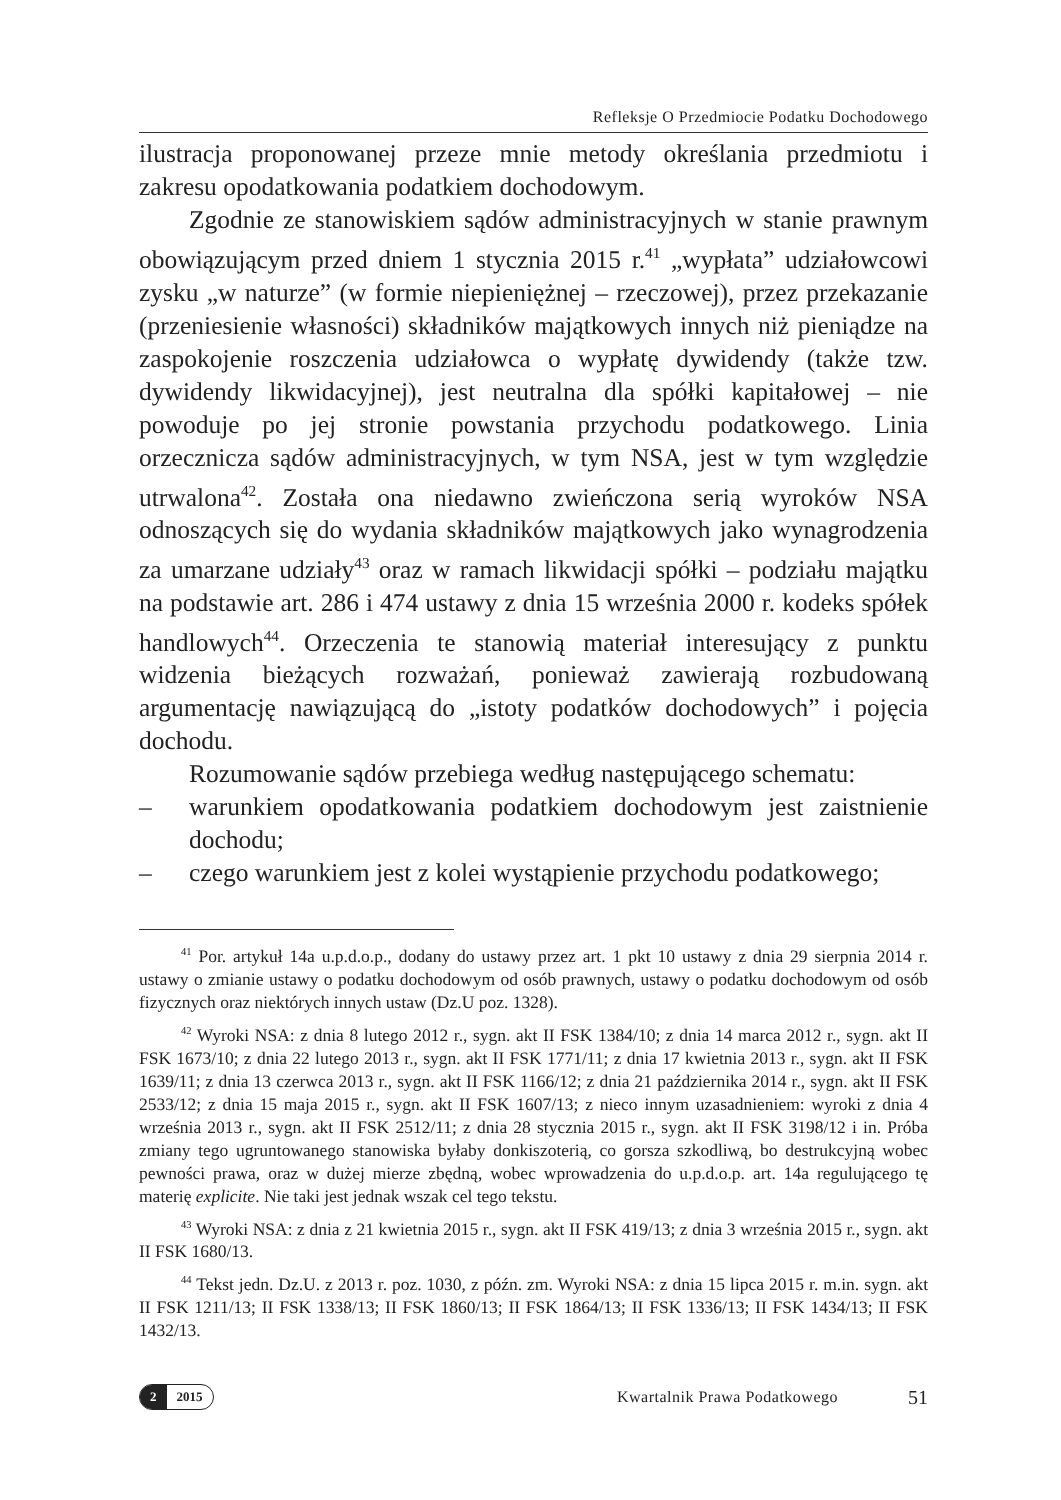Refleksje O Przedmiocie Podatku Dochodowego
ilustracja proponowanej przeze mnie metody określania przedmiotu i zakresu opodatkowania podatkiem dochodowym.
Zgodnie ze stanowiskiem sądów administracyjnych w stanie prawnym obowiązującym przed dniem 1 stycznia 2015 r.<sup>41</sup> „wypłata” udziałowcowi zysku „w naturze” (w formie niepieniężnej – rzeczowej), przez przekazanie (przeniesienie własności) składników majątkowych innych niż pieniądze na zaspokojenie roszczenia udziałowca o wypłatę dywidendy (także tzw. dywidendy likwidacyjnej), jest neutralna dla spółki kapitałowej – nie powoduje po jej stronie powstania przychodu podatkowego. Linia orzecznicza sądów administracyjnych, w tym NSA, jest w tym względzie utrwalona<sup>42</sup>. Została ona niedawno zwieńczona serią wyroków NSA odnoszących się do wydania składników majątkowych jako wynagrodzenia za umarzane udziały<sup>43</sup> oraz w ramach likwidacji spółki – podziału majątku na podstawie art. 286 i 474 ustawy z dnia 15 września 2000 r. kodeks spółek handlowych<sup>44</sup>. Orzeczenia te stanowią materiał interesujący z punktu widzenia bieżących rozważań, ponieważ zawierają rozbudowaną argumentację nawiązującą do „istoty podatków dochodowych” i pojęcia dochodu.
Rozumowanie sądów przebiega według następującego schematu:
– warunkiem opodatkowania podatkiem dochodowym jest zaistnienie dochodu;
– czego warunkiem jest z kolei wystąpienie przychodu podatkowego;
<sup>41</sup> Por. artykuł 14a u.p.d.o.p., dodany do ustawy przez art. 1 pkt 10 ustawy z dnia 29 sierpnia 2014 r. ustawy o zmianie ustawy o podatku dochodowym od osób prawnych, ustawy o podatku dochodowym od osób fizycznych oraz niektórych innych ustaw (Dz.U poz. 1328).
<sup>42</sup> Wyroki NSA: z dnia 8 lutego 2012 r., sygn. akt II FSK 1384/10; z dnia 14 marca 2012 r., sygn. akt II FSK 1673/10; z dnia 22 lutego 2013 r., sygn. akt II FSK 1771/11; z dnia 17 kwietnia 2013 r., sygn. akt II FSK 1639/11; z dnia 13 czerwca 2013 r., sygn. akt II FSK 1166/12; z dnia 21 października 2014 r., sygn. akt II FSK 2533/12; z dnia 15 maja 2015 r., sygn. akt II FSK 1607/13; z nieco innym uzasadnieniem: wyroki z dnia 4 września 2013 r., sygn. akt II FSK 2512/11; z dnia 28 stycznia 2015 r., sygn. akt II FSK 3198/12 i in. Próba zmiany tego ugruntowanego stanowiska byłaby donkiszoterią, co gorsza szkodliwą, bo destrukcyjną wobec pewności prawa, oraz w dużej mierze zbędną, wobec wprowadzenia do u.p.d.o.p. art. 14a regulującego tę materię explicite. Nie taki jest jednak wszak cel tego tekstu.
<sup>43</sup> Wyroki NSA: z dnia z 21 kwietnia 2015 r., sygn. akt II FSK 419/13; z dnia 3 września 2015 r., sygn. akt II FSK 1680/13.
<sup>44</sup> Tekst jedn. Dz.U. z 2013 r. poz. 1030, z późn. zm. Wyroki NSA: z dnia 15 lipca 2015 r. m.in. sygn. akt II FSK 1211/13; II FSK 1338/13; II FSK 1860/13; II FSK 1864/13; II FSK 1336/13; II FSK 1434/13; II FSK 1432/13.
2 2015
Kwartalnik Prawa Podatkowego
51